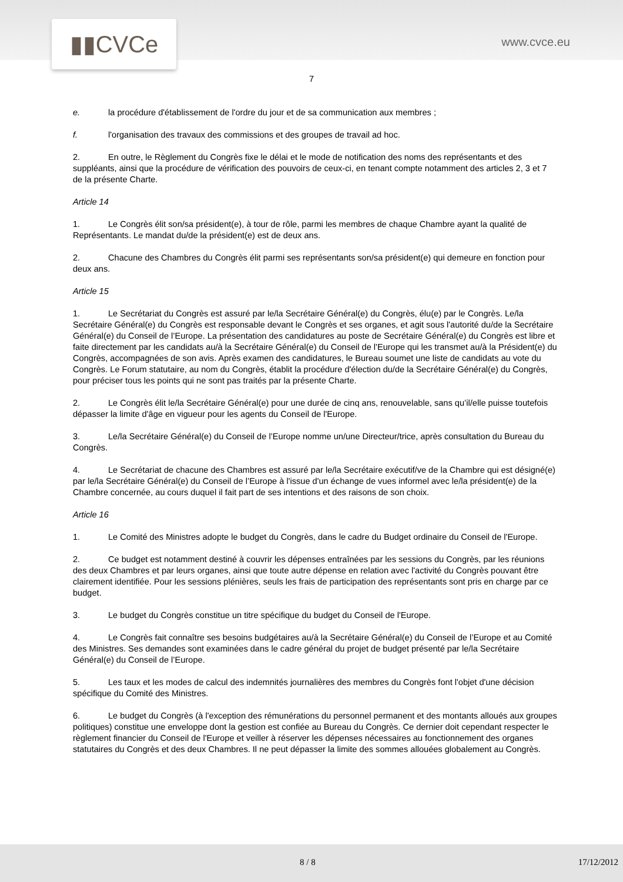▮▮CVCe www.cvce.eu
7
e. la procédure d'établissement de l'ordre du jour et de sa communication aux membres ;
f. l'organisation des travaux des commissions et des groupes de travail ad hoc.
2. En outre, le Règlement du Congrès fixe le délai et le mode de notification des noms des représentants et des suppléants, ainsi que la procédure de vérification des pouvoirs de ceux-ci, en tenant compte notamment des articles 2, 3 et 7 de la présente Charte.
Article 14
1. Le Congrès élit son/sa président(e), à tour de rôle, parmi les membres de chaque Chambre ayant la qualité de Représentants. Le mandat du/de la président(e) est de deux ans.
2. Chacune des Chambres du Congrès élit parmi ses représentants son/sa président(e) qui demeure en fonction pour deux ans.
Article 15
1. Le Secrétariat du Congrès est assuré par le/la Secrétaire Général(e) du Congrès, élu(e) par le Congrès. Le/la Secrétaire Général(e) du Congrès est responsable devant le Congrès et ses organes, et agit sous l'autorité du/de la Secrétaire Général(e) du Conseil de l’Europe. La présentation des candidatures au poste de Secrétaire Général(e) du Congrès est libre et faite directement par les candidats au/à la Secrétaire Général(e) du Conseil de l'Europe qui les transmet au/à la Président(e) du Congrès, accompagnées de son avis. Après examen des candidatures, le Bureau soumet une liste de candidats au vote du Congrès. Le Forum statutaire, au nom du Congrès, établit la procédure d'élection du/de la Secrétaire Général(e) du Congrès, pour préciser tous les points qui ne sont pas traités par la présente Charte.
2. Le Congrès élit le/la Secrétaire Général(e) pour une durée de cinq ans, renouvelable, sans qu’il/elle puisse toutefois dépasser la limite d'âge en vigueur pour les agents du Conseil de l'Europe.
3. Le/la Secrétaire Général(e) du Conseil de l’Europe nomme un/une Directeur/trice, après consultation du Bureau du Congrès.
4. Le Secrétariat de chacune des Chambres est assuré par le/la Secrétaire exécutif/ve de la Chambre qui est désigné(e) par le/la Secrétaire Général(e) du Conseil de l’Europe à l'issue d'un échange de vues informel avec le/la président(e) de la Chambre concernée, au cours duquel il fait part de ses intentions et des raisons de son choix.
Article 16
1. Le Comité des Ministres adopte le budget du Congrès, dans le cadre du Budget ordinaire du Conseil de l'Europe.
2. Ce budget est notamment destiné à couvrir les dépenses entraînées par les sessions du Congrès, par les réunions des deux Chambres et par leurs organes, ainsi que toute autre dépense en relation avec l'activité du Congrès pouvant être clairement identifiée. Pour les sessions plénières, seuls les frais de participation des représentants sont pris en charge par ce budget.
3. Le budget du Congrès constitue un titre spécifique du budget du Conseil de l'Europe.
4. Le Congrès fait connaître ses besoins budgétaires au/à la Secrétaire Général(e) du Conseil de l’Europe et au Comité des Ministres. Ses demandes sont examinées dans le cadre général du projet de budget présenté par le/la Secrétaire Général(e) du Conseil de l’Europe.
5. Les taux et les modes de calcul des indemnités journalières des membres du Congrès font l'objet d'une décision spécifique du Comité des Ministres.
6. Le budget du Congrès (à l'exception des rémunérations du personnel permanent et des montants alloués aux groupes politiques) constitue une enveloppe dont la gestion est confiée au Bureau du Congrès. Ce dernier doit cependant respecter le règlement financier du Conseil de l'Europe et veiller à réserver les dépenses nécessaires au fonctionnement des organes statutaires du Congrès et des deux Chambres. Il ne peut dépasser la limite des sommes allouées globalement au Congrès.
8 / 8 17/12/2012